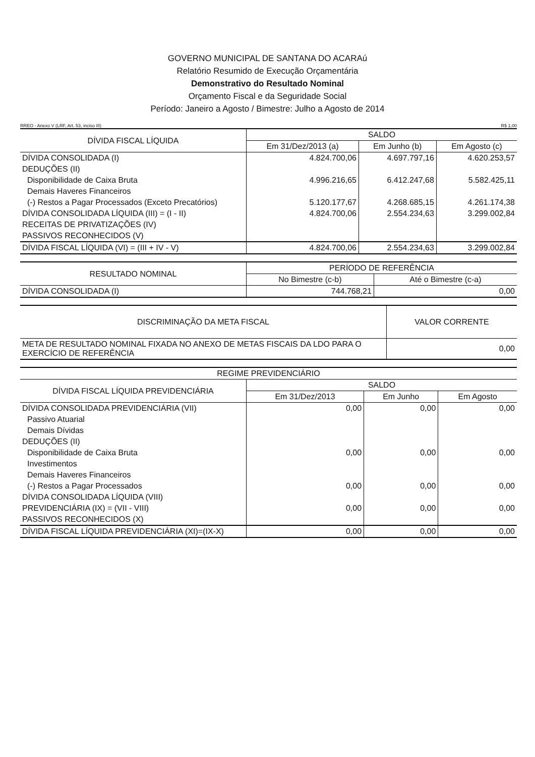GOVERNO MUNICIPAL DE SANTANA DO ACARAú
Relatório Resumido de Execução Orçamentária
Demonstrativo do Resultado Nominal
Orçamento Fiscal e da Seguridade Social
Período: Janeiro a Agosto / Bimestre: Julho a Agosto de 2014
RREO - Anexo V (LRF, Art. 53, inciso III) R$ 1,00
| DÍVIDA FISCAL LÍQUIDA | SALDO | | |
| --- | --- | --- | --- |
| | Em 31/Dez/2013 (a) | Em Junho (b) | Em Agosto (c) |
| DÍVIDA CONSOLIDADA (I) | 4.824.700,06 | 4.697.797,16 | 4.620.253,57 |
| DEDUÇÕES (II) | | | |
| Disponibilidade de Caixa Bruta | 4.996.216,65 | 6.412.247,68 | 5.582.425,11 |
| Demais Haveres Financeiros | | | |
| (-) Restos a Pagar Processados (Exceto Precatórios) | 5.120.177,67 | 4.268.685,15 | 4.261.174,38 |
| DÍVIDA CONSOLIDADA LÍQUIDA (III) = (I - II) | 4.824.700,06 | 2.554.234,63 | 3.299.002,84 |
| RECEITAS DE PRIVATIZAÇÕES (IV) | | | |
| PASSIVOS RECONHECIDOS (V) | | | |
| DÍVIDA FISCAL LÍQUIDA (VI) = (III + IV - V) | 4.824.700,06 | 2.554.234,63 | 3.299.002,84 |
| RESULTADO NOMINAL | PERÍODO DE REFERÊNCIA | |
| --- | --- | --- |
| | No Bimestre (c-b) | Até o Bimestre (c-a) |
| DÍVIDA CONSOLIDADA (I) | 744.768,21 | 0,00 |
| DISCRIMINAÇÃO DA META FISCAL | VALOR CORRENTE |
| --- | --- |
| META DE RESULTADO NOMINAL FIXADA NO ANEXO DE METAS FISCAIS DA LDO PARA O EXERCÍCIO DE REFERÊNCIA | 0,00 |
| REGIME PREVIDENCIÁRIO | | | |
| --- | --- | --- | --- |
| DÍVIDA FISCAL LÍQUIDA PREVIDENCIÁRIA | SALDO | | |
| | Em 31/Dez/2013 | Em Junho | Em Agosto |
| DÍVIDA CONSOLIDADA PREVIDENCIÁRIA (VII) | 0,00 | 0,00 | 0,00 |
| Passivo Atuarial | | | |
| Demais Dívidas | | | |
| DEDUÇÕES (II) | | | |
| Disponibilidade de Caixa Bruta | 0,00 | 0,00 | 0,00 |
| Investimentos | | | |
| Demais Haveres Financeiros | | | |
| (-) Restos a Pagar Processados | 0,00 | 0,00 | 0,00 |
| DÍVIDA CONSOLIDADA LÍQUIDA (VIII) | | | |
| PREVIDENCIÁRIA (IX) = (VII - VIII) | 0,00 | 0,00 | 0,00 |
| PASSIVOS RECONHECIDOS (X) | | | |
| DÍVIDA FISCAL LÍQUIDA PREVIDENCIÁRIA (XI)=(IX-X) | 0,00 | 0,00 | 0,00 |